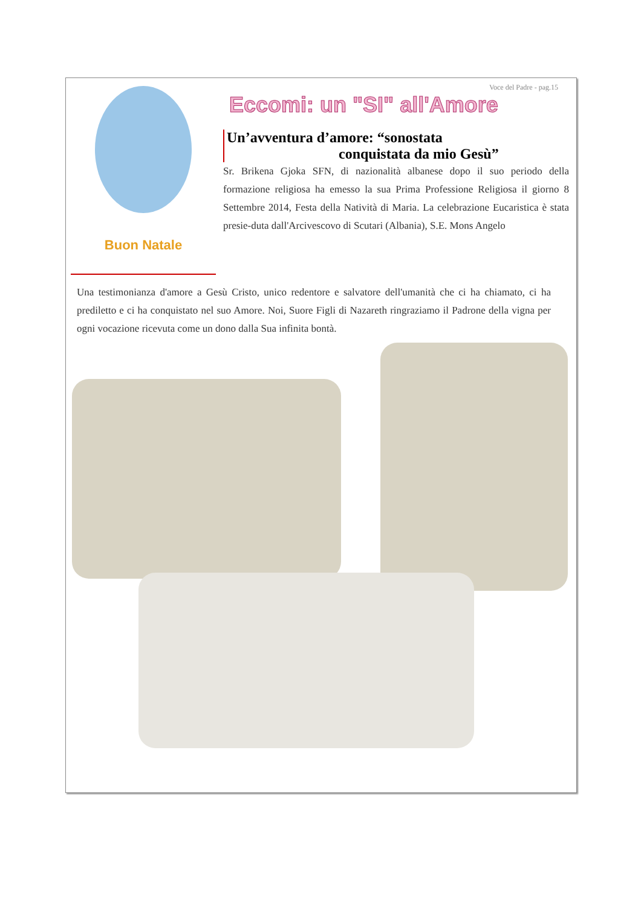Voce del Padre - pag.15
Buon Natale
Eccomi: un "SI" all'Amore
Un’avventura d’amore: “sonostata
conquistata da mio Gesù”
Sr. Brikena Gjoka SFN, di nazionalità albanese dopo il suo periodo della formazione religiosa ha emesso la sua Prima Professione Religiosa il giorno 8 Settembre 2014, Festa della Natività di Maria. La celebrazione Eucaristica è stata presie-duta dall'Arcivescovo di Scutari (Albania), S.E. Mons Angelo
Una testimonianza d'amore a Gesù Cristo, unico redentore e salvatore dell'umanità che ci ha chiamato, ci ha prediletto e ci ha conquistato nel suo Amore. Noi, Suore Figli di Nazareth ringraziamo il Padrone della vigna per ogni vocazione ricevuta come un dono dalla Sua infinita bontà.